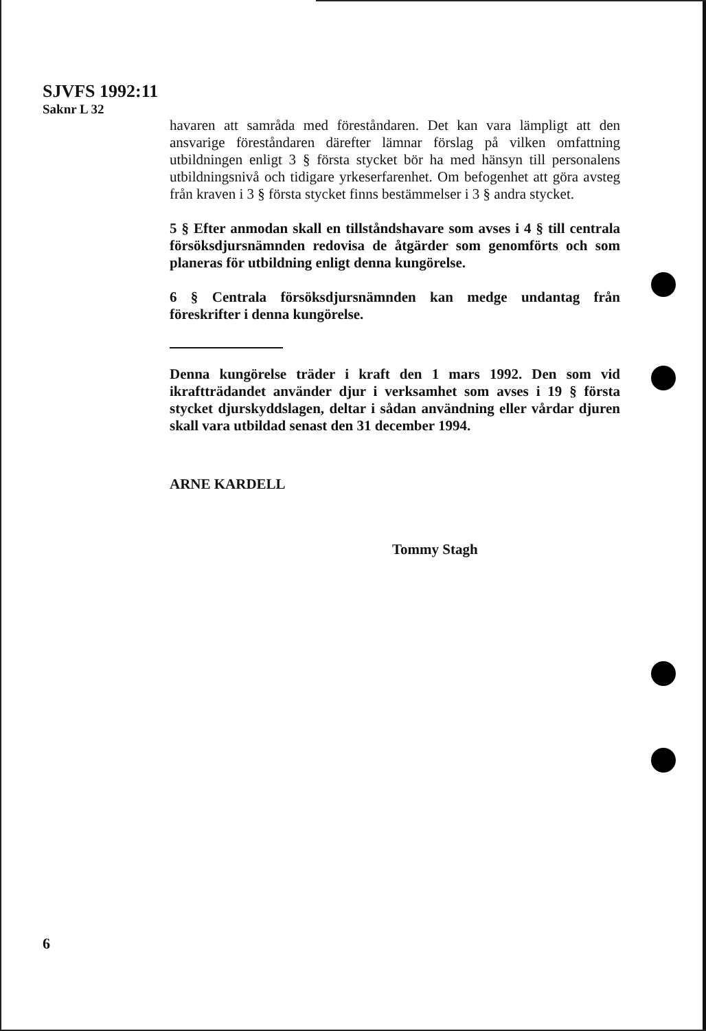SJVFS 1992:11
Saknr L 32
havaren att samråda med föreståndaren. Det kan vara lämpligt att den ansvarige föreståndaren därefter lämnar förslag på vilken omfattning utbildningen enligt 3 § första stycket bör ha med hänsyn till personalens utbildningsnivå och tidigare yrkeserfarenhet. Om befogenhet att göra avsteg från kraven i 3 § första stycket finns bestämmelser i 3 § andra stycket.
5 § Efter anmodan skall en tillståndshavare som avses i 4 § till centrala försöksdjursnämnden redovisa de åtgärder som genomförts och som planeras för utbildning enligt denna kungörelse.
6 § Centrala försöksdjursnämnden kan medge undantag från föreskrifter i denna kungörelse.
Denna kungörelse träder i kraft den 1 mars 1992. Den som vid ikraftträdandet använder djur i verksamhet som avses i 19 § första stycket djurskyddslagen, deltar i sådan användning eller vårdar djuren skall vara utbildad senast den 31 december 1994.
ARNE KARDELL
Tommy Stagh
6